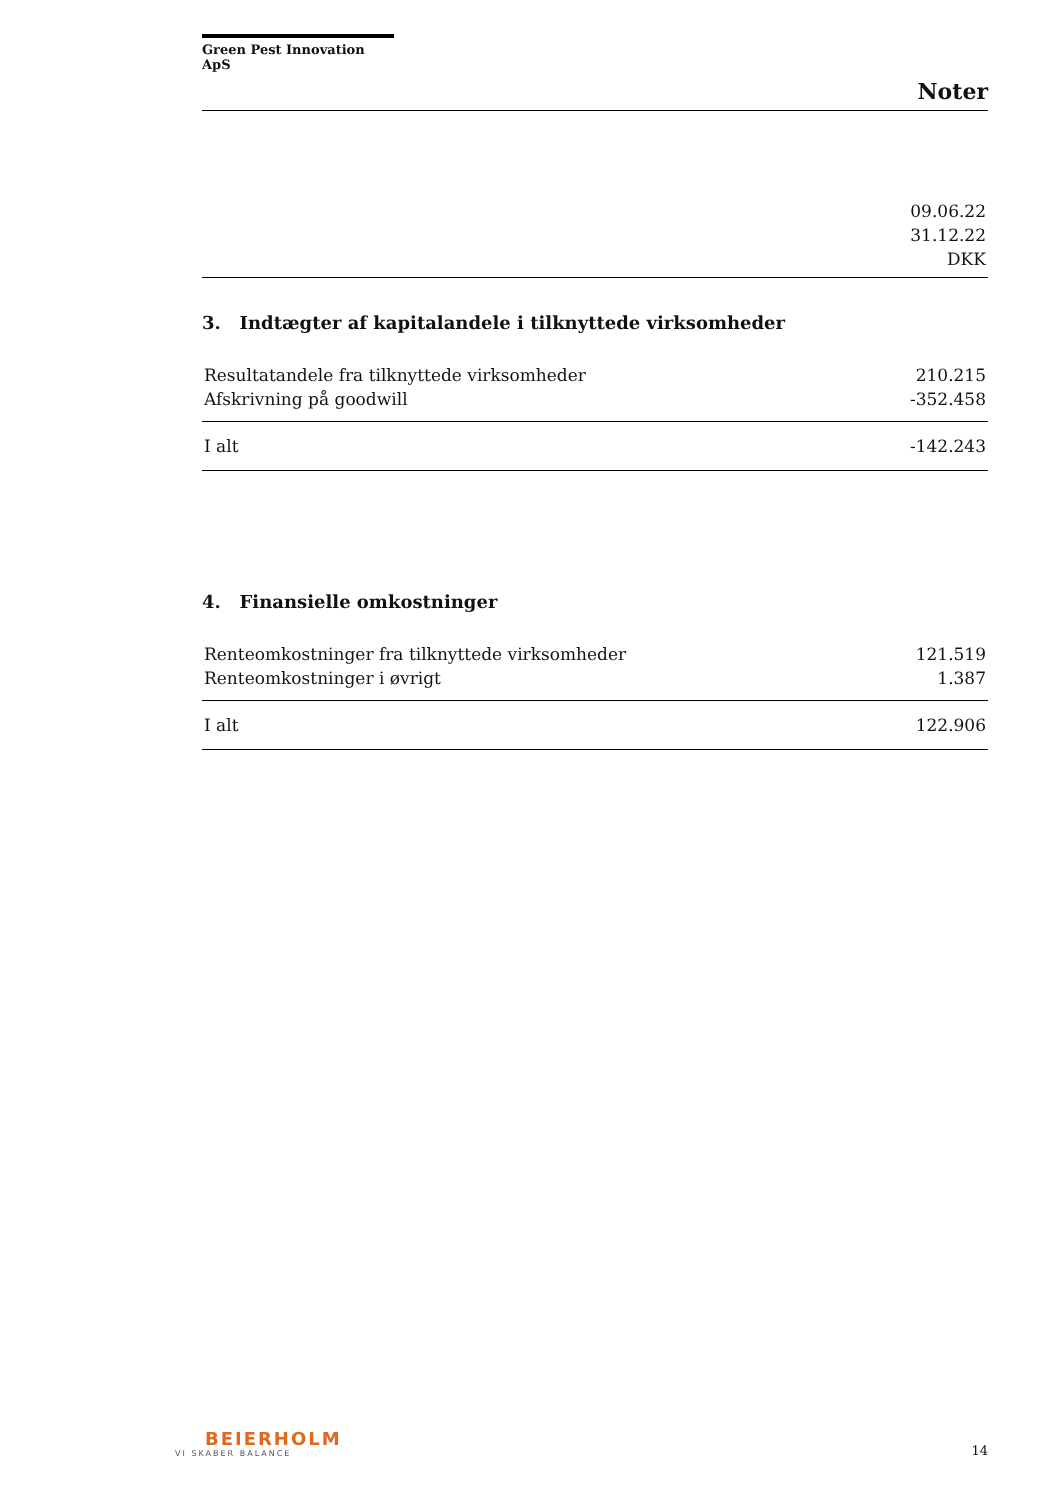Green Pest Innovation ApS
Noter
| | 09.06.22 31.12.22 DKK |
3. Indtægter af kapitalandele i tilknyttede virksomheder
| Resultatandele fra tilknyttede virksomheder | 210.215 |
| Afskrivning på goodwill | -352.458 |
| I alt | -142.243 |
4. Finansielle omkostninger
| Renteomkostninger fra tilknyttede virksomheder | 121.519 |
| Renteomkostninger i øvrigt | 1.387 |
| I alt | 122.906 |
BEIERHOLM
VI SKABER BALANCE
14